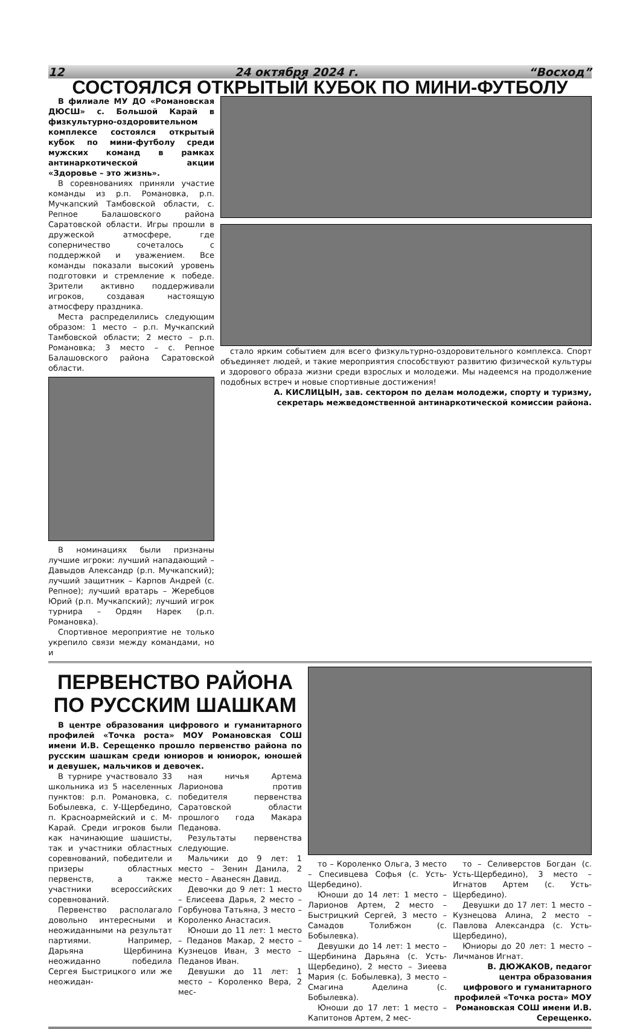12 24 октября 2024 г. “Восход”
СОСТОЯЛСЯ ОТКРЫТЫЙ КУБОК ПО МИНИ-ФУТБОЛУ
В филиале МУ ДО «Романовская ДЮСШ» с. Большой Карай в физкультурно-оздоровительном комплексе состоялся открытый кубок по мини-футболу среди мужских команд в рамках антинаркотической акции «Здоровье – это жизнь».
В соревнованиях приняли участие команды из р.п. Романовка, р.п. Мучкапский Тамбовской области, с. Репное Балашовского района Саратовской области. Игры прошли в дружеской атмосфере, где соперничество сочеталось с поддержкой и уважением. Все команды показали высокий уровень подготовки и стремление к победе. Зрители активно поддерживали игроков, создавая настоящую атмосферу праздника.
Места распределились следующим образом: 1 место – р.п. Мучкапский Тамбовской области; 2 место – р.п. Романовка; 3 место – с. Репное Балашовского района Саратовской области.
В номинациях были признаны лучшие игроки: лучший нападающий – Давыдов Александр (р.п. Мучкапский); лучший защитник – Карпов Андрей (с. Репное); лучший вратарь – Жеребцов Юрий (р.п. Мучкапский); лучший игрок турнира – Ордян Нарек (р.п. Романовка).
Спортивное мероприятие не только укрепило связи между командами, но и
стало ярким событием для всего физкультурно-оздоровительного комплекса. Спорт объединяет людей, и такие мероприятия способствуют развитию физической культуры и здорового образа жизни среди взрослых и молодежи. Мы надеемся на продолжение подобных встреч и новые спортивные достижения!
А. КИСЛИЦЫН, зав. сектором по делам молодежи, спорту и туризму, секретарь межведомственной антинаркотической комиссии района.
ПЕРВЕНСТВО РАЙОНА
ПО РУССКИМ ШАШКАМ
В центре образования цифрового и гуманитарного профилей «Точка роста» МОУ Романовская СОШ имени И.В. Серещенко прошло первенство района по русским шашкам среди юниоров и юниорок, юношей и девушек, мальчиков и девочек.
В турнире участвовало 33 школьника из 5 населенных пунктов: р.п. Романовка, с. Бобылевка, с. У-Щербедино, п. Красноармейский и с. М-Карай. Среди игроков были как начинающие шашисты, так и участники областных соревнований, победители и призеры областных первенств, а также участники всероссийских соревнований.
Первенство располагало довольно интересными и неожиданными на результат партиями. Например, Дарьяна Щербинина неожиданно победила Сергея Быстрицкого или же неожидан-
ная ничья Артема Ларионова против победителя первенства Саратовской области прошлого года Макара Педанова.
Результаты первенства следующие.
Мальчики до 9 лет: 1 место – Зенин Данила, 2 место – Аванесян Давид.
Девочки до 9 лет: 1 место – Елисеева Дарья, 2 место – Горбунова Татьяна, 3 место – Короленко Анастасия.
Юноши до 11 лет: 1 место – Педанов Макар, 2 место – Кузнецов Иван, 3 место – Педанов Иван.
Девушки до 11 лет: 1 место – Короленко Вера, 2 мес-
то – Короленко Ольга, 3 место – Спесивцева Софья (с. Усть-Щербедино).
Юноши до 14 лет: 1 место – Ларионов Артем, 2 место – Быстрицкий Сергей, 3 место – Самадов Толибжон (с. Бобылевка).
Девушки до 14 лет: 1 место – Щербинина Дарьяна (с. Усть-Щербедино), 2 место – Зиеева Мария (с. Бобылевка), 3 место – Смагина Аделина (с. Бобылевка).
Юноши до 17 лет: 1 место – Капитонов Артем, 2 мес-
то – Селиверстов Богдан (с. Усть-Щербедино), 3 место – Игнатов Артем (с. Усть-Щербедино).
Девушки до 17 лет: 1 место – Кузнецова Алина, 2 место – Павлова Александра (с. Усть-Щербедино),
Юниоры до 20 лет: 1 место – Личманов Игнат.
В. ДЮЖАКОВ, педагог центра образования цифрового и гуманитарного профилей «Точка роста» МОУ Романовская СОШ имени И.В. Серещенко.